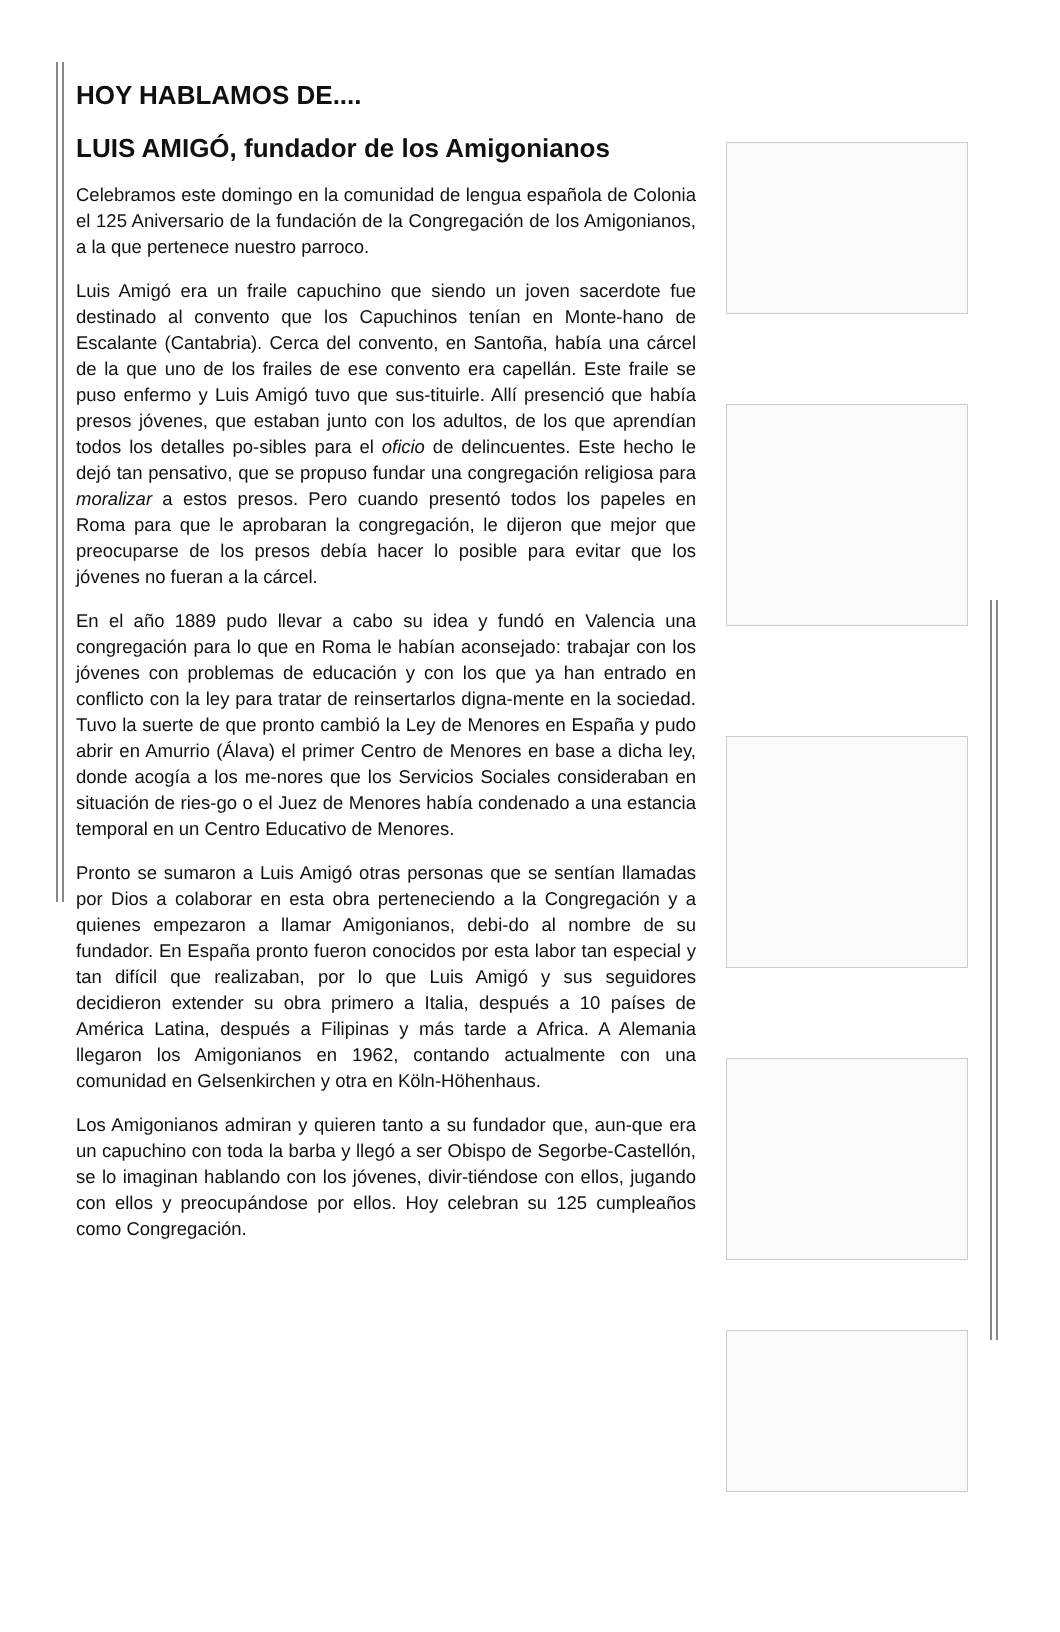HOY HABLAMOS DE....
LUIS AMIGÓ, fundador de los Amigonianos
Celebramos este domingo en la comunidad de lengua española de Colonia el 125 Aniversario de la fundación de la Congregación de los Amigonianos, a la que pertenece nuestro parroco.
Luis Amigó era un fraile capuchino que siendo un joven sacerdote fue destinado al convento que los Capuchinos tenían en Monte-hano de Escalante (Cantabria). Cerca del convento, en Santoña, había una cárcel de la que uno de los frailes de ese convento era capellán. Este fraile se puso enfermo y Luis Amigó tuvo que sus-tituirle. Allí presenció que había presos jóvenes, que estaban junto con los adultos, de los que aprendían todos los detalles po-sibles para el oficio de delincuentes. Este hecho le dejó tan pensativo, que se propuso fundar una congregación religiosa para moralizar a estos presos. Pero cuando presentó todos los papeles en Roma para que le aprobaran la congregación, le dijeron que mejor que preocuparse de los presos debía hacer lo posible para evitar que los jóvenes no fueran a la cárcel.
En el año 1889 pudo llevar a cabo su idea y fundó en Valencia una congregación para lo que en Roma le habían aconsejado: trabajar con los jóvenes con problemas de educación y con los que ya han entrado en conflicto con la ley para tratar de reinsertarlos digna-mente en la sociedad. Tuvo la suerte de que pronto cambió la Ley de Menores en España y pudo abrir en Amurrio (Álava) el primer Centro de Menores en base a dicha ley, donde acogía a los me-nores que los Servicios Sociales consideraban en situación de ries-go o el Juez de Menores había condenado a una estancia temporal en un Centro Educativo de Menores.
Pronto se sumaron a Luis Amigó otras personas que se sentían llamadas por Dios a colaborar en esta obra perteneciendo a la Congregación y a quienes empezaron a llamar Amigonianos, debi-do al nombre de su fundador. En España pronto fueron conocidos por esta labor tan especial y tan difícil que realizaban, por lo que Luis Amigó y sus seguidores decidieron extender su obra primero a Italia, después a 10 países de América Latina, después a Filipinas y más tarde a Africa. A Alemania llegaron los Amigonianos en 1962, contando actualmente con una comunidad en Gelsenkirchen y otra en Köln-Höhenhaus.
Los Amigonianos admiran y quieren tanto a su fundador que, aun-que era un capuchino con toda la barba y llegó a ser Obispo de Segorbe-Castellón, se lo imaginan hablando con los jóvenes, divir-tiéndose con ellos, jugando con ellos y preocupándose por ellos. Hoy celebran su 125 cumpleaños como Congregación.